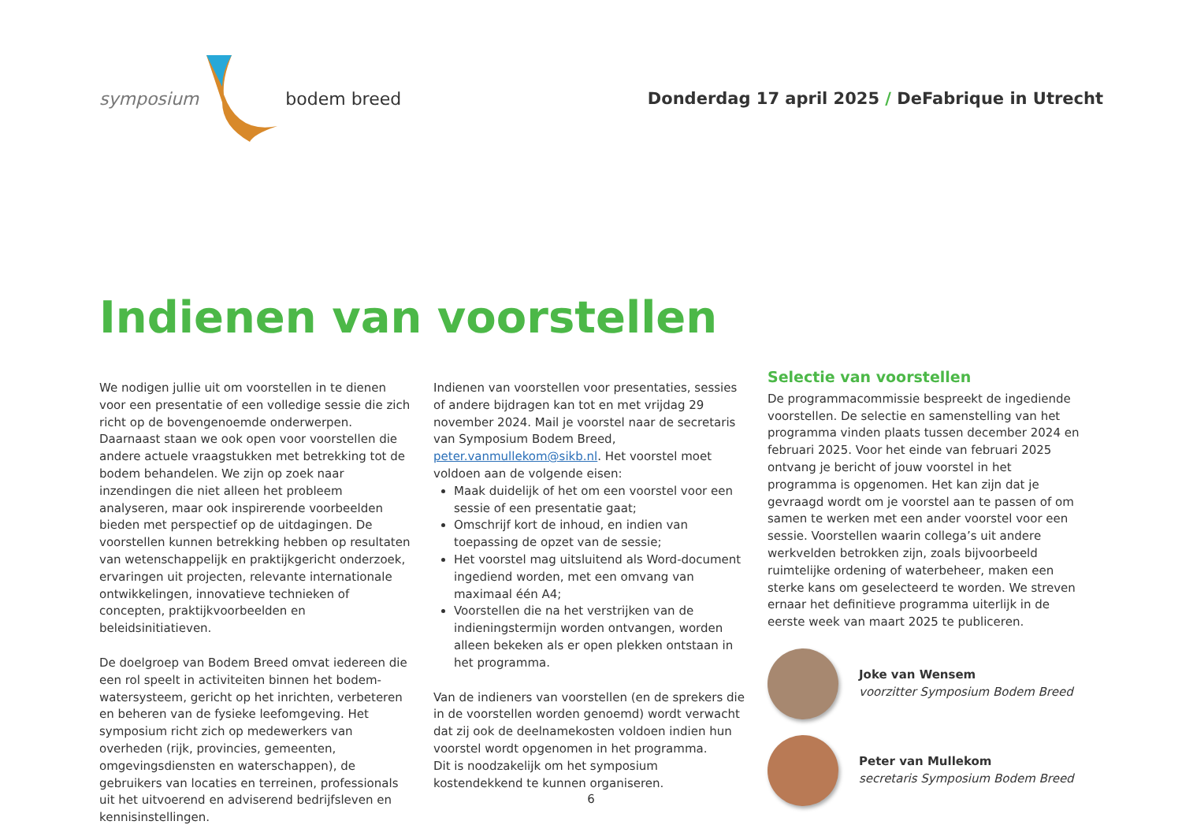symposium bodem breed
Donderdag 17 april 2025 / DeFabrique in Utrecht
Indienen van voorstellen
We nodigen jullie uit om voorstellen in te dienen voor een presentatie of een volledige sessie die zich richt op de bovengenoemde onderwerpen. Daarnaast staan we ook open voor voorstellen die andere actuele vraagstukken met betrekking tot de bodem behandelen. We zijn op zoek naar inzendingen die niet alleen het probleem analyseren, maar ook inspirerende voorbeelden bieden met perspectief op de uitdagingen. De voorstellen kunnen betrekking hebben op resultaten van wetenschappelijk en praktijkgericht onderzoek, ervaringen uit projecten, relevante internationale ontwikkelingen, innovatieve technieken of concepten, praktijkvoorbeelden en beleidsinitiatieven.
De doelgroep van Bodem Breed omvat iedereen die een rol speelt in activiteiten binnen het bodem-watersysteem, gericht op het inrichten, verbeteren en beheren van de fysieke leefomgeving. Het symposium richt zich op medewerkers van overheden (rijk, provincies, gemeenten, omgevingsdiensten en waterschappen), de gebruikers van locaties en terreinen, professionals uit het uitvoerend en adviserend bedrijfsleven en kennisinstellingen.
Indienen van voorstellen voor presentaties, sessies of andere bijdragen kan tot en met vrijdag 29 november 2024. Mail je voorstel naar de secretaris van Symposium Bodem Breed, peter.vanmullekom@sikb.nl. Het voorstel moet voldoen aan de volgende eisen:
Maak duidelijk of het om een voorstel voor een sessie of een presentatie gaat;
Omschrijf kort de inhoud, en indien van toepassing de opzet van de sessie;
Het voorstel mag uitsluitend als Word-document ingediend worden, met een omvang van maximaal één A4;
Voorstellen die na het verstrijken van de indieningstermijn worden ontvangen, worden alleen bekeken als er open plekken ontstaan in het programma.
Van de indieners van voorstellen (en de sprekers die in de voorstellen worden genoemd) wordt verwacht dat zij ook de deelnamekosten voldoen indien hun voorstel wordt opgenomen in het programma.
Dit is noodzakelijk om het symposium kostendekkend te kunnen organiseren.
Selectie van voorstellen
De programmacommissie bespreekt de ingediende voorstellen. De selectie en samenstelling van het programma vinden plaats tussen december 2024 en februari 2025. Voor het einde van februari 2025 ontvang je bericht of jouw voorstel in het programma is opgenomen. Het kan zijn dat je gevraagd wordt om je voorstel aan te passen of om samen te werken met een ander voorstel voor een sessie. Voorstellen waarin collega’s uit andere werkvelden betrokken zijn, zoals bijvoorbeeld ruimtelijke ordening of waterbeheer, maken een sterke kans om geselecteerd te worden. We streven ernaar het definitieve programma uiterlijk in de eerste week van maart 2025 te publiceren.
Joke van Wensem
voorzitter Symposium Bodem Breed
Peter van Mullekom
secretaris Symposium Bodem Breed
6